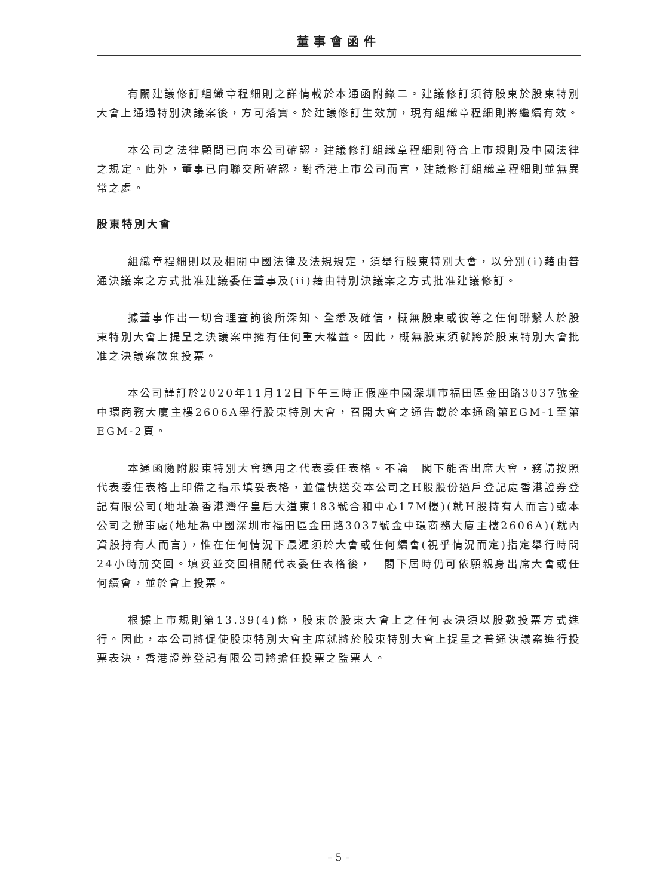董事會函件
有關建議修訂組織章程細則之詳情載於本通函附錄二。建議修訂須待股東於股東特別大會上通過特別決議案後，方可落實。於建議修訂生效前，現有組織章程細則將繼續有效。
本公司之法律顧問已向本公司確認，建議修訂組織章程細則符合上市規則及中國法律之規定。此外，董事已向聯交所確認，對香港上市公司而言，建議修訂組織章程細則並無異常之處。
股東特別大會
組織章程細則以及相關中國法律及法規規定，須舉行股東特別大會，以分別(i)藉由普通決議案之方式批准建議委任董事及(ii)藉由特別決議案之方式批准建議修訂。
據董事作出一切合理查詢後所深知、全悉及確信，概無股東或彼等之任何聯繫人於股東特別大會上提呈之決議案中擁有任何重大權益。因此，概無股東須就將於股東特別大會批准之決議案放棄投票。
本公司謹訂於2020年11月12日下午三時正假座中國深圳市福田區金田路3037號金中環商務大廈主樓2606A舉行股東特別大會，召開大會之通告載於本通函第EGM-1至第EGM-2頁。
本通函隨附股東特別大會適用之代表委任表格。不論　閣下能否出席大會，務請按照代表委任表格上印備之指示填妥表格，並儘快送交本公司之H股股份過戶登記處香港證券登記有限公司(地址為香港灣仔皇后大道東183號合和中心17M樓)(就H股持有人而言)或本公司之辦事處(地址為中國深圳市福田區金田路3037號金中環商務大廈主樓2606A)(就內資股持有人而言)，惟在任何情況下最遲須於大會或任何續會(視乎情況而定)指定舉行時間24小時前交回。填妥並交回相關代表委任表格後，　閣下屆時仍可依願親身出席大會或任何續會，並於會上投票。
根據上市規則第13.39(4)條，股東於股東大會上之任何表決須以股數投票方式進行。因此，本公司將促使股東特別大會主席就將於股東特別大會上提呈之普通決議案進行投票表決，香港證券登記有限公司將擔任投票之監票人。
– 5 –